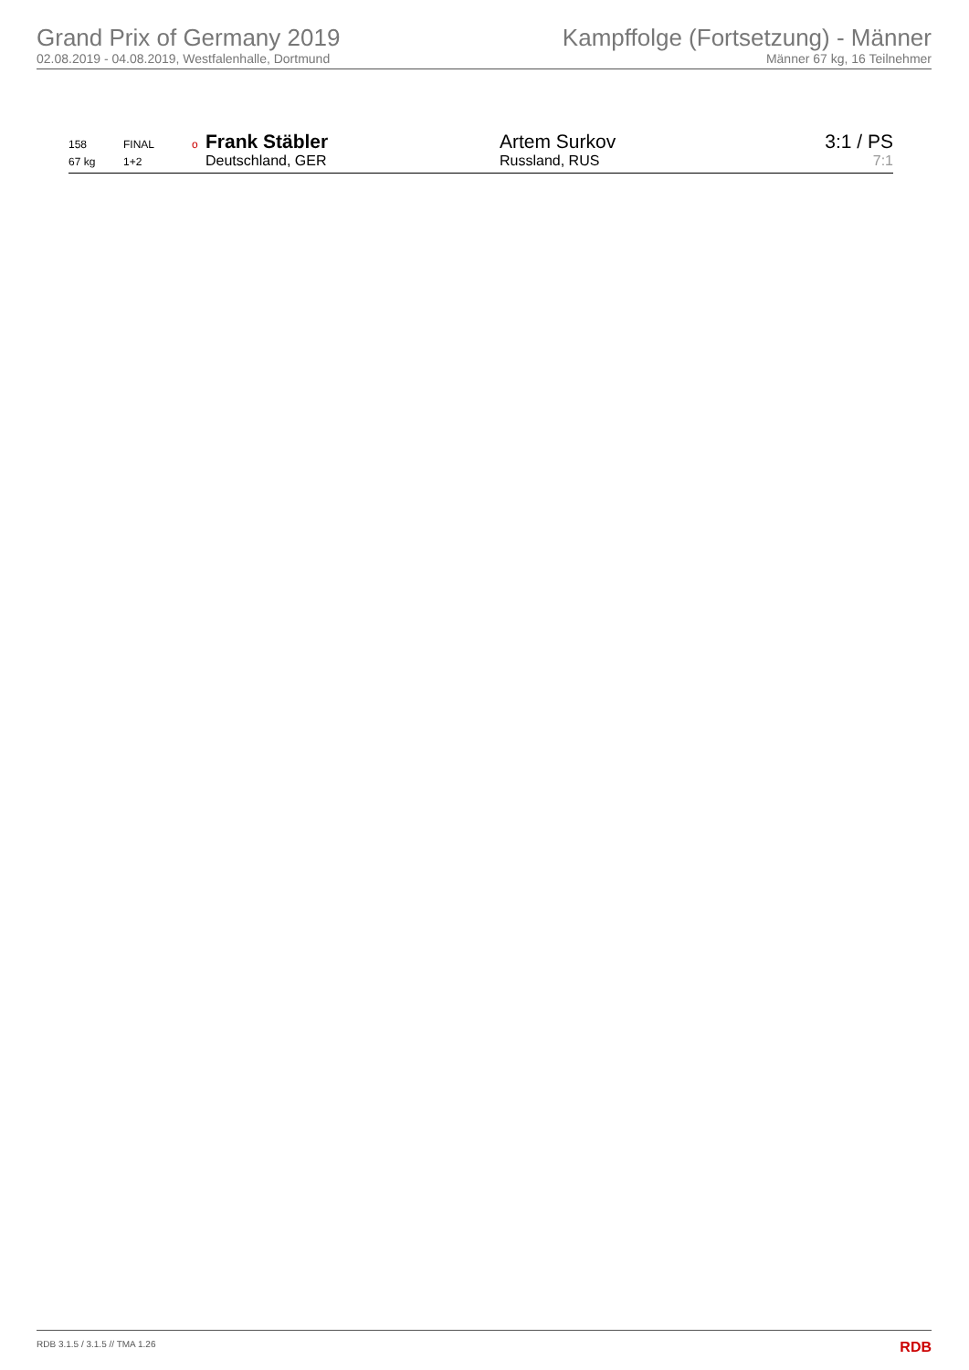Grand Prix of Germany 2019
02.08.2019 - 04.08.2019, Westfalenhalle, Dortmund
Kampffolge (Fortsetzung) - Männer
Männer 67 kg, 16 Teilnehmer
| 158 | FINAL | o | Frank Stäbler | Artem Surkov | 3:1 / PS |
| 67 kg | 1+2 | | Deutschland, GER | Russland, RUS | 7:1 |
RDB 3.1.5 / 3.1.5 // TMA 1.26 RDB